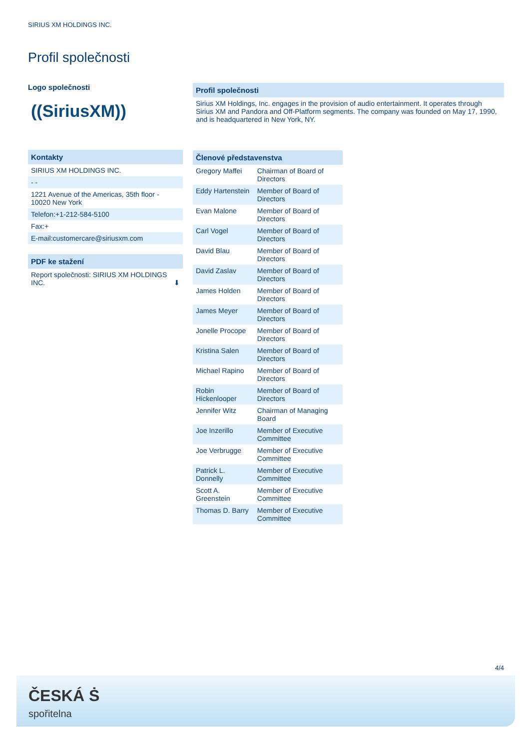SIRIUS XM HOLDINGS INC.
Profil společnosti
Logo společnosti
((SiriusXM))
Kontakty
SIRIUS XM HOLDINGS INC.
- -
1221 Avenue of the Americas, 35th floor - 10020 New York
Telefon:+1-212-584-5100
Fax:+
E-mail:customercare@siriusxm.com
PDF ke stažení
Report společnosti: SIRIUS XM HOLDINGS INC. ⬇
Profil společnosti
Sirius XM Holdings, Inc. engages in the provision of audio entertainment. It operates through Sirius XM and Pandora and Off-Platform segments. The company was founded on May 17, 1990, and is headquartered in New York, NY.
| Členové představenstva | |
| --- | --- |
| Gregory Maffei | Chairman of Board of Directors |
| Eddy Hartenstein | Member of Board of Directors |
| Evan Malone | Member of Board of Directors |
| Carl Vogel | Member of Board of Directors |
| David Blau | Member of Board of Directors |
| David Zaslav | Member of Board of Directors |
| James Holden | Member of Board of Directors |
| James Meyer | Member of Board of Directors |
| Jonelle Procope | Member of Board of Directors |
| Kristina Salen | Member of Board of Directors |
| Michael Rapino | Member of Board of Directors |
| Robin Hickenlooper | Member of Board of Directors |
| Jennifer Witz | Chairman of Managing Board |
| Joe Inzerillo | Member of Executive Committee |
| Joe Verbrugge | Member of Executive Committee |
| Patrick L. Donnelly | Member of Executive Committee |
| Scott A. Greenstein | Member of Executive Committee |
| Thomas D. Barry | Member of Executive Committee |
4/4
ČESKÁ Ṡ
spořitelna